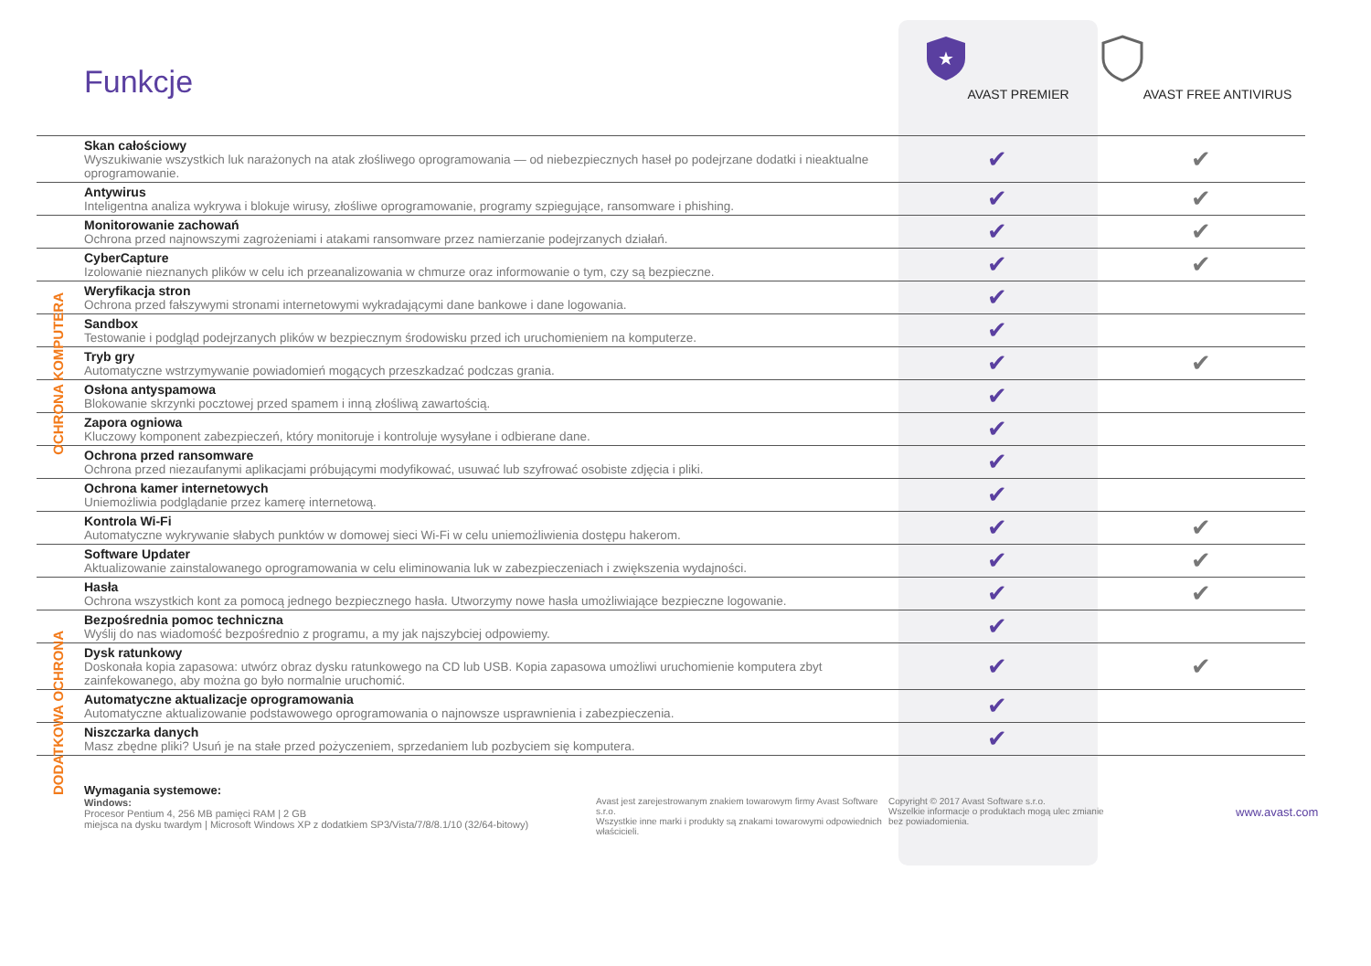Funkcje
★
AVAST PREMIER
AVAST FREE ANTIVIRUS
OCHRONA KOMPUTERA
DODATKOWA OCHRONA
| Skan całościowy Wyszukiwanie wszystkich luk narażonych na atak złośliwego oprogramowania — od niebezpiecznych haseł po podejrzane dodatki i nieaktualne oprogramowanie. | ✔ | ✔ |
| Antywirus Inteligentna analiza wykrywa i blokuje wirusy, złośliwe oprogramowanie, programy szpiegujące, ransomware i phishing. | ✔ | ✔ |
| Monitorowanie zachowań Ochrona przed najnowszymi zagrożeniami i atakami ransomware przez namierzanie podejrzanych działań. | ✔ | ✔ |
| CyberCapture Izolowanie nieznanych plików w celu ich przeanalizowania w chmurze oraz informowanie o tym, czy są bezpieczne. | ✔ | ✔ |
| Weryfikacja stron Ochrona przed fałszywymi stronami internetowymi wykradającymi dane bankowe i dane logowania. | ✔ | |
| Sandbox Testowanie i podgląd podejrzanych plików w bezpiecznym środowisku przed ich uruchomieniem na komputerze. | ✔ | |
| Tryb gry Automatyczne wstrzymywanie powiadomień mogących przeszkadzać podczas grania. | ✔ | ✔ |
| Osłona antyspamowa Blokowanie skrzynki pocztowej przed spamem i inną złośliwą zawartością. | ✔ | |
| Zapora ogniowa Kluczowy komponent zabezpieczeń, który monitoruje i kontroluje wysyłane i odbierane dane. | ✔ | |
| Ochrona przed ransomware Ochrona przed niezaufanymi aplikacjami próbującymi modyfikować, usuwać lub szyfrować osobiste zdjęcia i pliki. | ✔ | |
| Ochrona kamer internetowych Uniemożliwia podglądanie przez kamerę internetową. | ✔ | |
| Kontrola Wi-Fi Automatyczne wykrywanie słabych punktów w domowej sieci Wi-Fi w celu uniemożliwienia dostępu hakerom. | ✔ | ✔ |
| Software Updater Aktualizowanie zainstalowanego oprogramowania w celu eliminowania luk w zabezpieczeniach i zwiększenia wydajności. | ✔ | ✔ |
| Hasła Ochrona wszystkich kont za pomocą jednego bezpiecznego hasła. Utworzymy nowe hasła umożliwiające bezpieczne logowanie. | ✔ | ✔ |
| Bezpośrednia pomoc techniczna Wyślij do nas wiadomość bezpośrednio z programu, a my jak najszybciej odpowiemy. | ✔ | |
| Dysk ratunkowy Doskonała kopia zapasowa: utwórz obraz dysku ratunkowego na CD lub USB. Kopia zapasowa umożliwi uruchomienie komputera zbyt zainfekowanego, aby można go było normalnie uruchomić. | ✔ | ✔ |
| Automatyczne aktualizacje oprogramowania Automatyczne aktualizowanie podstawowego oprogramowania o najnowsze usprawnienia i zabezpieczenia. | ✔ | |
| Niszczarka danych Masz zbędne pliki? Usuń je na stałe przed pożyczeniem, sprzedaniem lub pozbyciem się komputera. | ✔ | |
Wymagania systemowe:
Windows:
Procesor Pentium 4, 256 MB pamięci RAM | 2 GB
miejsca na dysku twardym | Microsoft Windows XP z dodatkiem SP3/Vista/7/8/8.1/10 (32/64-bitowy)
Avast jest zarejestrowanym znakiem towarowym firmy Avast Software s.r.o.
Wszystkie inne marki i produkty są znakami towarowymi odpowiednich właścicieli.
Copyright © 2017 Avast Software s.r.o.
Wszelkie informacje o produktach mogą ulec zmianie
bez powiadomienia.
www.avast.com